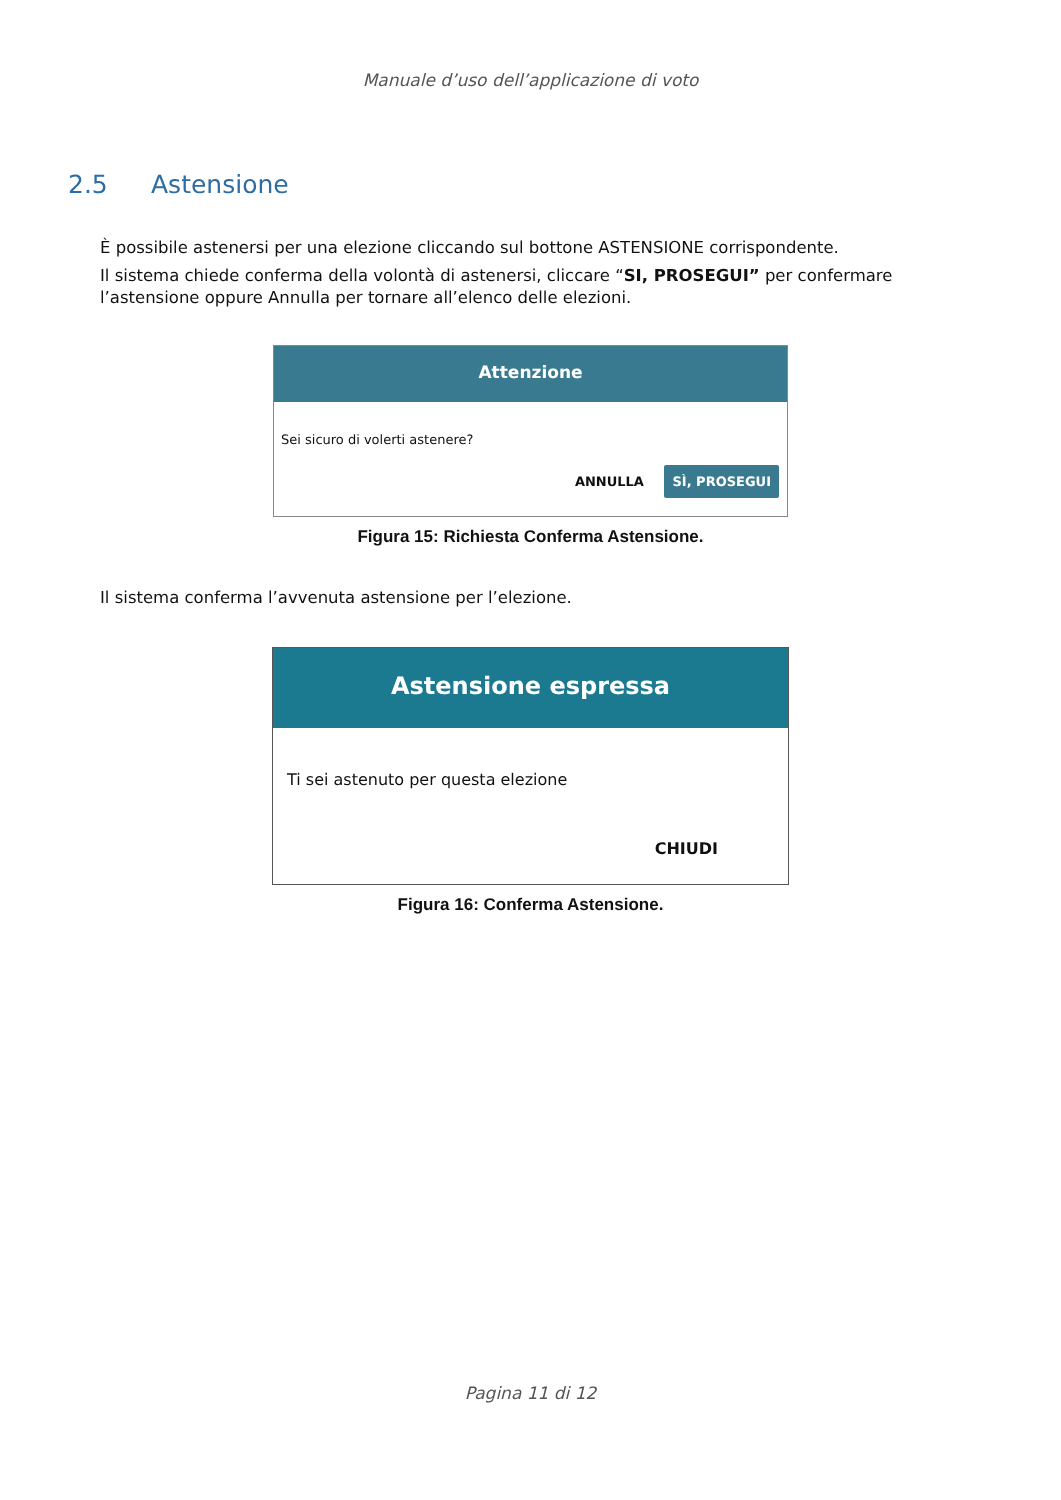Manuale d’uso dell’applicazione di voto
2.5 Astensione
È possibile astenersi per una elezione cliccando sul bottone ASTENSIONE corrispondente.
Il sistema chiede conferma della volontà di astenersi, cliccare “SI, PROSEGUI” per confermare l’astensione oppure Annulla per tornare all’elenco delle elezioni.
Attenzione
Sei sicuro di volerti astenere?
ANNULLA SÌ, PROSEGUI
Figura 15: Richiesta Conferma Astensione.
Il sistema conferma l’avvenuta astensione per l’elezione.
Astensione espressa
Ti sei astenuto per questa elezione
CHIUDI
Figura 16: Conferma Astensione.
Pagina 11 di 12